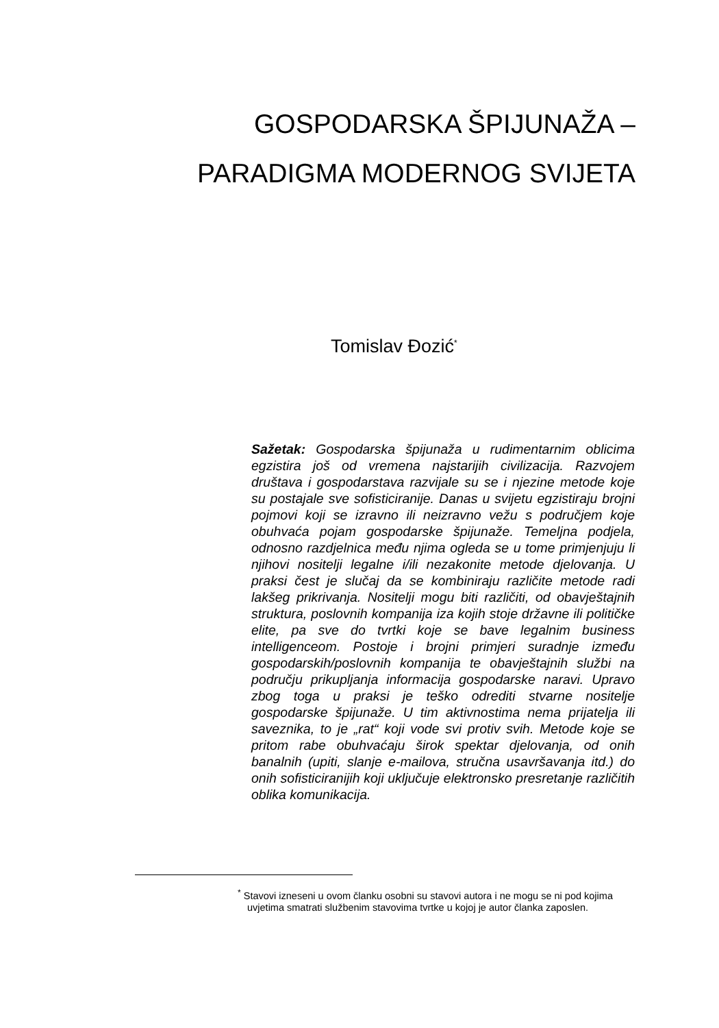GOSPODARSKA ŠPIJUNAŽA –
PARADIGMA MODERNOG SVIJETA
Tomislav Đozić<sup>*</sup>
Sažetak: Gospodarska špijunaža u rudimentarnim oblicima egzistira još od vremena najstarijih civilizacija. Razvojem društava i gospodarstava razvijale su se i njezine metode koje su postajale sve sofisticiranije. Danas u svijetu egzistiraju brojni pojmovi koji se izravno ili neizravno vežu s područjem koje obuhvaća pojam gospodarske špijunaže. Temeljna podjela, odnosno razdjelnica među njima ogleda se u tome primjenjuju li njihovi nositelji legalne i/ili nezakonite metode djelovanja. U praksi čest je slučaj da se kombiniraju različite metode radi lakšeg prikrivanja. Nositelji mogu biti različiti, od obavještajnih struktura, poslovnih kompanija iza kojih stoje državne ili političke elite, pa sve do tvrtki koje se bave legalnim business intelligenceom. Postoje i brojni primjeri suradnje između gospodarskih/poslovnih kompanija te obavještajnih službi na području prikupljanja informacija gospodarske naravi. Upravo zbog toga u praksi je teško odrediti stvarne nositelje gospodarske špijunaže. U tim aktivnostima nema prijatelja ili saveznika, to je „rat“ koji vode svi protiv svih. Metode koje se pritom rabe obuhvaćaju širok spektar djelovanja, od onih banalnih (upiti, slanje e-mailova, stručna usavršavanja itd.) do onih sofisticiranijih koji uključuje elektronsko presretanje različitih oblika komunikacija.
<sup>*</sup> Stavovi izneseni u ovom članku osobni su stavovi autora i ne mogu se ni pod kojima uvjetima smatrati službenim stavovima tvrtke u kojoj je autor članka zaposlen.